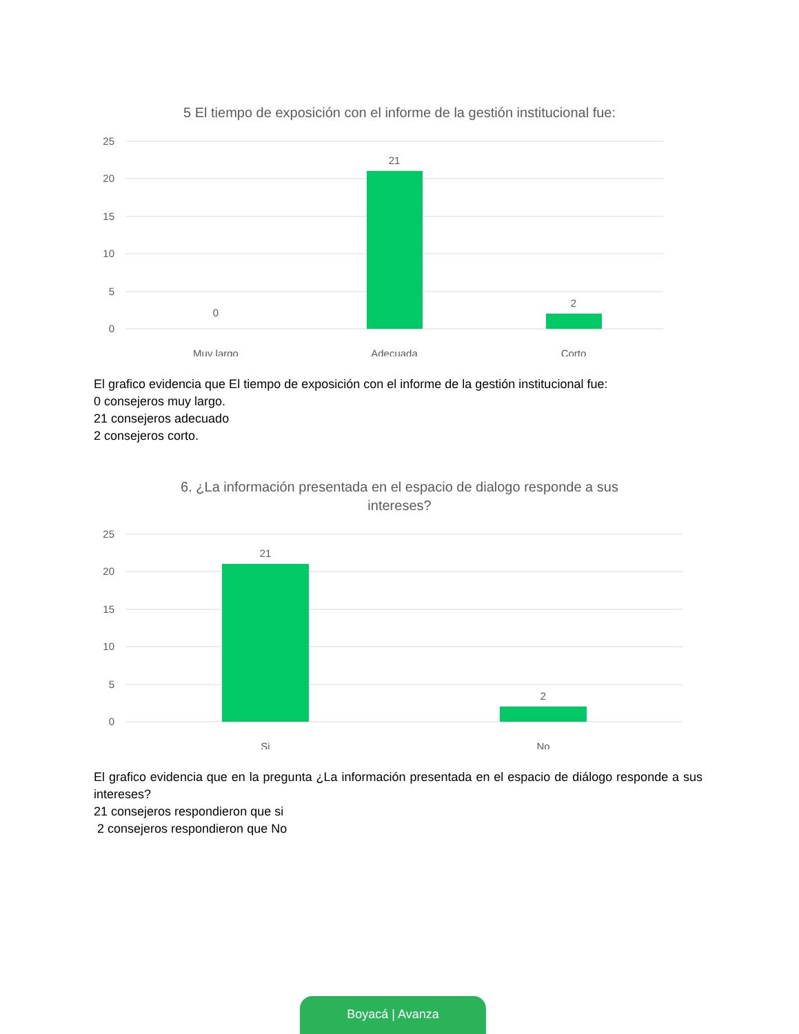5 El tiempo de exposición con el informe de la gestión institucional fue:
25
20
15
10
5
0
0
21
2
Muy largo
Adecuada
Corto
El grafico evidencia que El tiempo de exposición con el informe de la gestión institucional fue:
0 consejeros muy largo.
21 consejeros adecuado
2 consejeros corto.
6. ¿La información presentada en el espacio de dialogo responde a sus intereses?
25
20
15
10
5
0
21
2
Si
No
El grafico evidencia que en la pregunta ¿La información presentada en el espacio de diálogo responde a sus intereses?
21 consejeros respondieron que si
2 consejeros respondieron que No
Boyacá | Avanza